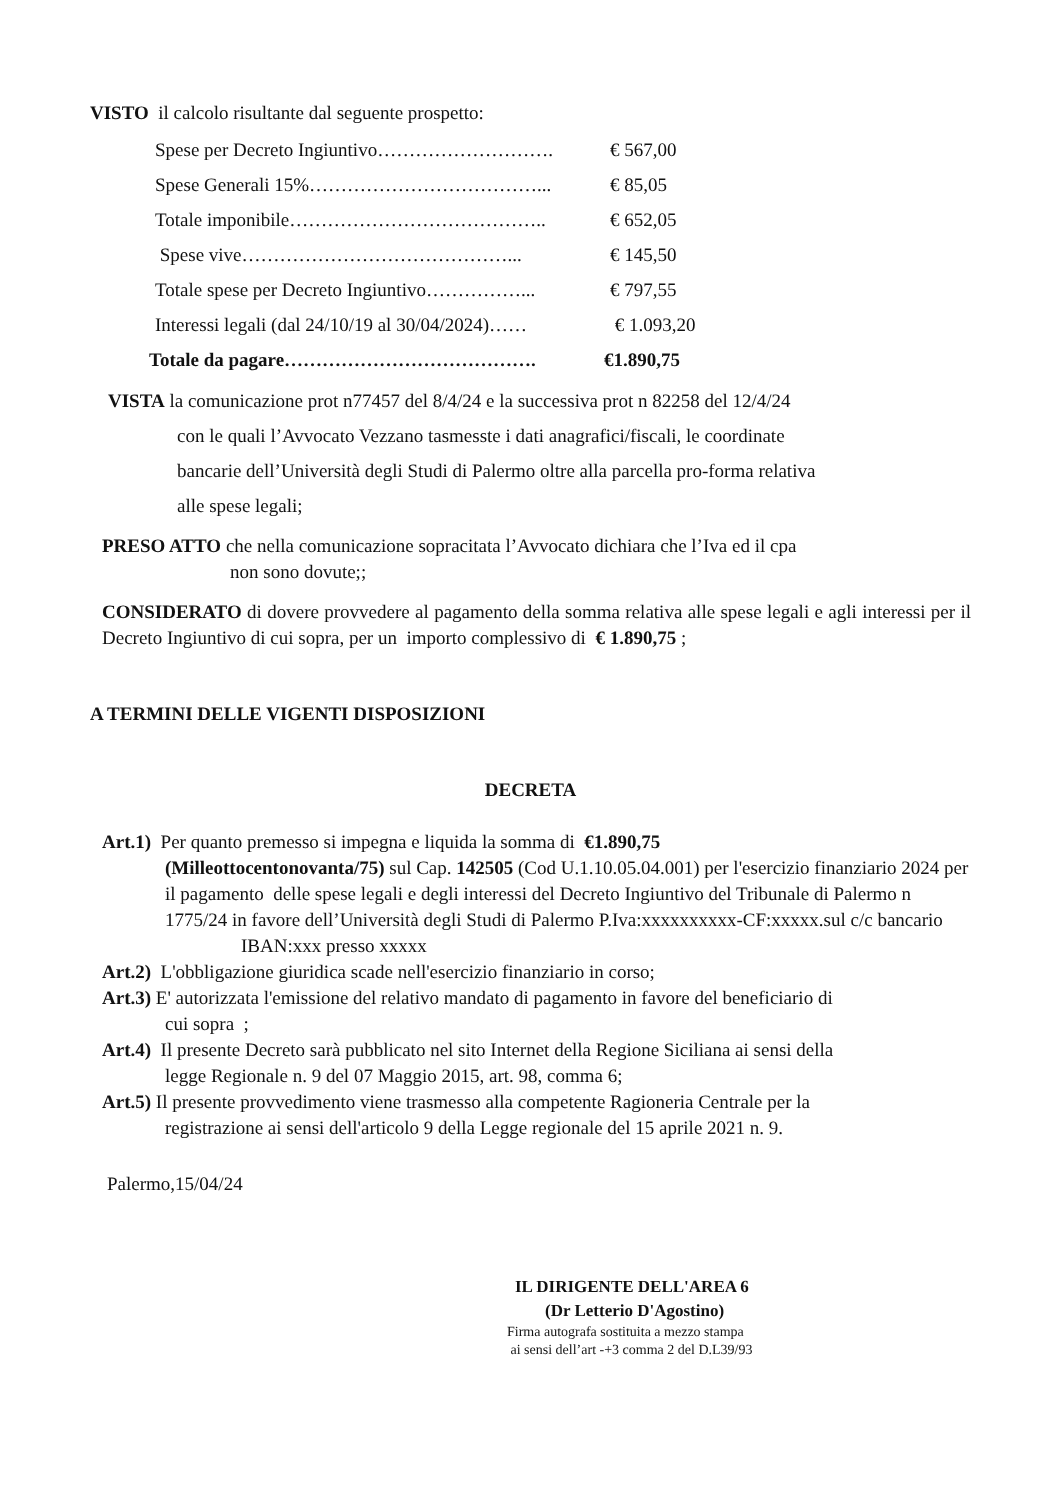VISTO il calcolo risultante dal seguente prospetto:
Spese per Decreto Ingiuntivo………………………. € 567,00
Spese Generali 15%………………………………... € 85,05
Totale imponibile………………………………….. € 652,05
Spese vive……………………………………... € 145,50
Totale spese per Decreto Ingiuntivo……………... € 797,55
Interessi legali (dal 24/10/19 al 30/04/2024)…… € 1.093,20
Totale da pagare…………………………………. €1.890,75
VISTA la comunicazione prot n77457 del 8/4/24 e la successiva prot n 82258 del 12/4/24
con le quali l’Avvocato Vezzano tasmesste i dati anagrafici/fiscali, le coordinate
bancarie dell’Università degli Studi di Palermo oltre alla parcella pro-forma relativa
alle spese legali;
PRESO ATTO che nella comunicazione sopracitata l’Avvocato dichiara che l’Iva ed il cpa
non sono dovute;;
CONSIDERATO di dovere provvedere al pagamento della somma relativa alle spese legali e agli interessi per il Decreto Ingiuntivo di cui sopra, per un importo complessivo di € 1.890,75 ;
A TERMINI DELLE VIGENTI DISPOSIZIONI
DECRETA
Art.1) Per quanto premesso si impegna e liquida la somma di €1.890,75
(Milleottocentonovanta/75) sul Cap. 142505 (Cod U.1.10.05.04.001) per l'esercizio finanziario 2024 per il pagamento delle spese legali e degli interessi del Decreto Ingiuntivo del Tribunale di Palermo n 1775/24 in favore dell’Università degli Studi di Palermo P.Iva:xxxxxxxxxx-CF:xxxxx.sul c/c bancario IBAN:xxx presso xxxxx
Art.2) L'obbligazione giuridica scade nell'esercizio finanziario in corso;
Art.3) E' autorizzata l'emissione del relativo mandato di pagamento in favore del beneficiario di
cui sopra ;
Art.4) Il presente Decreto sarà pubblicato nel sito Internet della Regione Siciliana ai sensi della
legge Regionale n. 9 del 07 Maggio 2015, art. 98, comma 6;
Art.5) Il presente provvedimento viene trasmesso alla competente Ragioneria Centrale per la
registrazione ai sensi dell'articolo 9 della Legge regionale del 15 aprile 2021 n. 9.
Palermo,15/04/24
IL DIRIGENTE DELL'AREA 6
(Dr Letterio D'Agostino)
Firma autografa sostituita a mezzo stampa
ai sensi dell’art -+3 comma 2 del D.L39/93